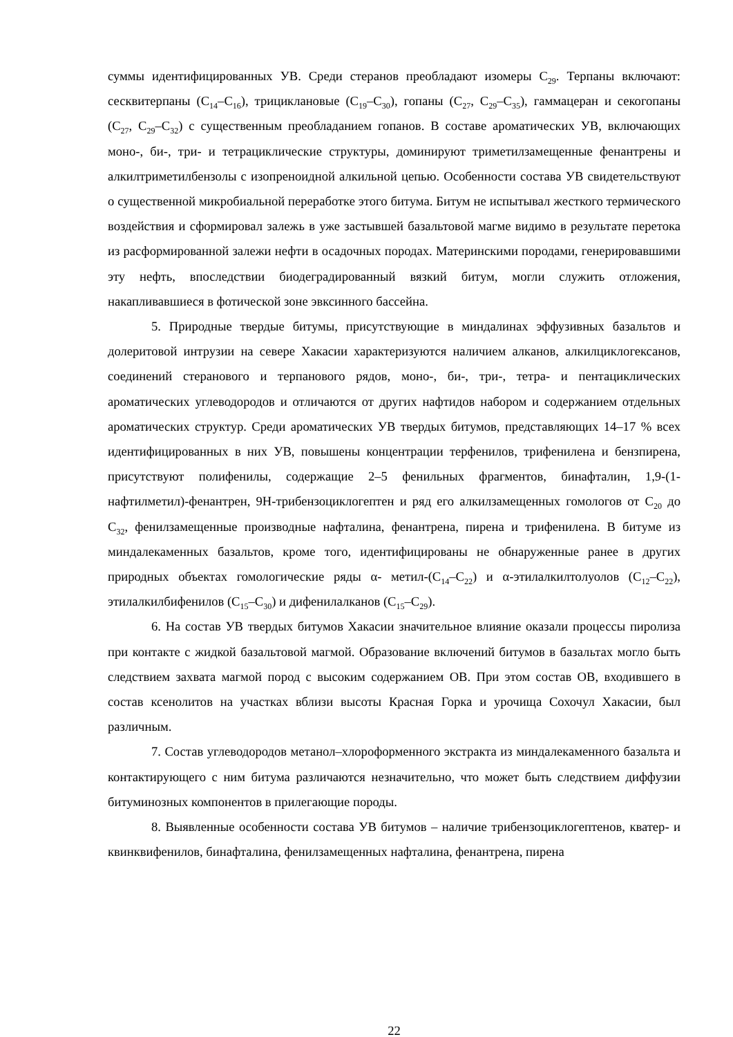суммы идентифицированных УВ. Среди стеранов преобладают изомеры С<sub>29</sub>. Терпаны включают: сесквитерпаны (С<sub>14</sub>–С<sub>16</sub>), трициклановые (С<sub>19</sub>–С<sub>30</sub>), гопаны (С<sub>27</sub>, С<sub>29</sub>–С<sub>35</sub>), гаммацеран и секогопаны (С<sub>27</sub>, С<sub>29</sub>–С<sub>32</sub>) с существенным преобладанием гопанов. В составе ароматических УВ, включающих моно-, би-, три- и тетрациклические структуры, доминируют триметилзамещенные фенантрены и алкилтриметилбензолы с изопреноидной алкильной цепью. Особенности состава УВ свидетельствуют о существенной микробиальной переработке этого битума. Битум не испытывал жесткого термического воздействия и сформировал залежь в уже застывшей базальтовой магме видимо в результате перетока из расформированной залежи нефти в осадочных породах. Материнскими породами, генерировавшими эту нефть, впоследствии биодеградированный вязкий битум, могли служить отложения, накапливавшиеся в фотической зоне эвксинного бассейна.
5. Природные твердые битумы, присутствующие в миндалинах эффузивных базальтов и долеритовой интрузии на севере Хакасии характеризуются наличием алканов, алкилциклогексанов, соединений стеранового и терпанового рядов, моно-, би-, три-, тетра- и пентациклических ароматических углеводородов и отличаются от других нафтидов набором и содержанием отдельных ароматических структур. Среди ароматических УВ твердых битумов, представляющих 14–17 % всех идентифицированных в них УВ, повышены концентрации терфенилов, трифенилена и бензпирена, присутствуют полифенилы, содержащие 2–5 фенильных фрагментов, бинафталин, 1,9-(1-нафтилметил)-фенантрен, 9Н-трибензоциклогептен и ряд его алкилзамещенных гомологов от С<sub>20</sub> до С<sub>32</sub>, фенилзамещенные производные нафталина, фенантрена, пирена и трифенилена. В битуме из миндалекаменных базальтов, кроме того, идентифицированы не обнаруженные ранее в других природных объектах гомологические ряды α- метил-(С<sub>14</sub>–С<sub>22</sub>) и α-этилалкилтолуолов (С<sub>12</sub>–С<sub>22</sub>), этилалкилбифенилов (С<sub>15</sub>–С<sub>30</sub>) и дифенилалканов (С<sub>15</sub>–С<sub>29</sub>).
6. На состав УВ твердых битумов Хакасии значительное влияние оказали процессы пиролиза при контакте с жидкой базальтовой магмой. Образование включений битумов в базальтах могло быть следствием захвата магмой пород с высоким содержанием ОВ. При этом состав ОВ, входившего в состав ксенолитов на участках вблизи высоты Красная Горка и урочища Сохочул Хакасии, был различным.
7. Состав углеводородов метанол–хлороформенного экстракта из миндалекаменного базальта и контактирующего с ним битума различаются незначительно, что может быть следствием диффузии битуминозных компонентов в прилегающие породы.
8. Выявленные особенности состава УВ битумов – наличие трибензоциклогептенов, кватер- и квинквифенилов, бинафталина, фенилзамещенных нафталина, фенантрена, пирена
22